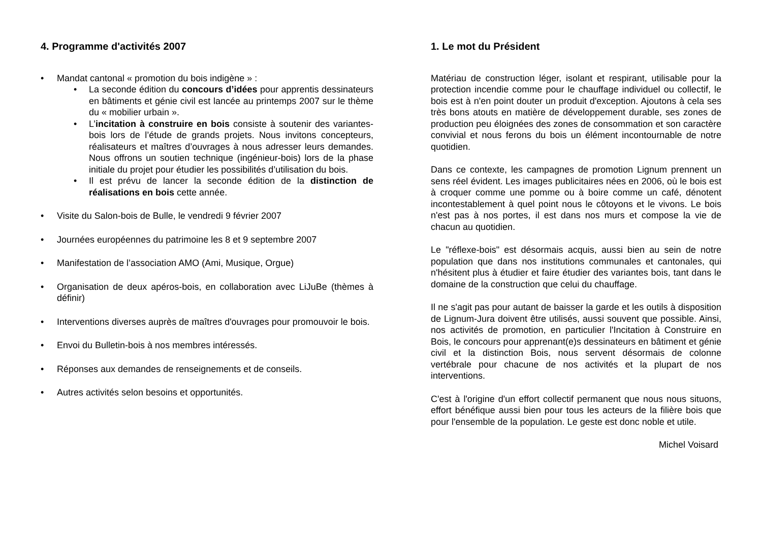4. Programme d'activités 2007
Mandat cantonal « promotion du bois indigène » :
La seconde édition du concours d’idées pour apprentis dessinateurs en bâtiments et génie civil est lancée au printemps 2007 sur le thème du « mobilier urbain ».
L’incitation à construire en bois consiste à soutenir des variantes-bois lors de l’étude de grands projets. Nous invitons concepteurs, réalisateurs et maîtres d’ouvrages à nous adresser leurs demandes. Nous offrons un soutien technique (ingénieur-bois) lors de la phase initiale du projet pour étudier les possibilités d’utilisation du bois.
Il est prévu de lancer la seconde édition de la distinction de réalisations en bois cette année.
Visite du Salon-bois de Bulle, le vendredi 9 février 2007
Journées européennes du patrimoine les 8 et 9 septembre 2007
Manifestation de l’association AMO (Ami, Musique, Orgue)
Organisation de deux apéros-bois, en collaboration avec LiJuBe (thèmes à définir)
Interventions diverses auprès de maîtres d'ouvrages pour promouvoir le bois.
Envoi du Bulletin-bois à nos membres intéressés.
Réponses aux demandes de renseignements et de conseils.
Autres activités selon besoins et opportunités.
1. Le mot du Président
Matériau de construction léger, isolant et respirant, utilisable pour la protection incendie comme pour le chauffage individuel ou collectif, le bois est à n'en point douter un produit d'exception. Ajoutons à cela ses très bons atouts en matière de développement durable, ses zones de production peu éloignées des zones de consommation et son caractère convivial et nous ferons du bois un élément incontournable de notre quotidien.
Dans ce contexte, les campagnes de promotion Lignum prennent un sens réel évident. Les images publicitaires nées en 2006, où le bois est à croquer comme une pomme ou à boire comme un café, dénotent incontestablement à quel point nous le côtoyons et le vivons. Le bois n'est pas à nos portes, il est dans nos murs et compose la vie de chacun au quotidien.
Le "réflexe-bois" est désormais acquis, aussi bien au sein de notre population que dans nos institutions communales et cantonales, qui n'hésitent plus à étudier et faire étudier des variantes bois, tant dans le domaine de la construction que celui du chauffage.
Il ne s'agit pas pour autant de baisser la garde et les outils à disposition de Lignum-Jura doivent être utilisés, aussi souvent que possible. Ainsi, nos activités de promotion, en particulier l'Incitation à Construire en Bois, le concours pour apprenant(e)s dessinateurs en bâtiment et génie civil et la distinction Bois, nous servent désormais de colonne vertébrale pour chacune de nos activités et la plupart de nos interventions.
C'est à l'origine d'un effort collectif permanent que nous nous situons, effort bénéfique aussi bien pour tous les acteurs de la filière bois que pour l'ensemble de la population. Le geste est donc noble et utile.
Michel Voisard